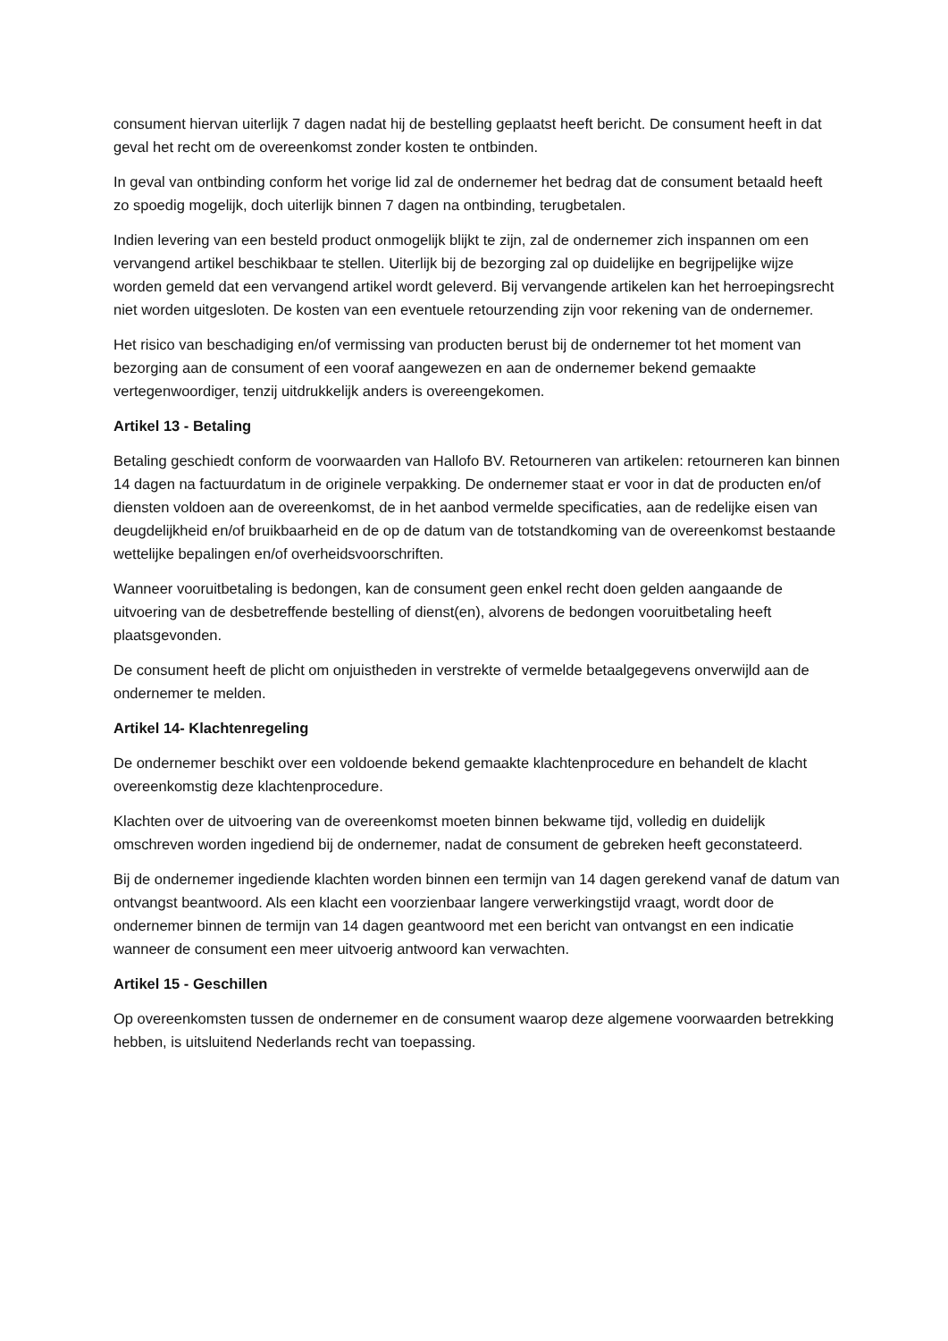consument hiervan uiterlijk 7 dagen nadat hij de bestelling geplaatst heeft bericht. De consument heeft in dat geval het recht om de overeenkomst zonder kosten te ontbinden.
In geval van ontbinding conform het vorige lid zal de ondernemer het bedrag dat de consument betaald heeft zo spoedig mogelijk, doch uiterlijk binnen 7 dagen na ontbinding, terugbetalen.
Indien levering van een besteld product onmogelijk blijkt te zijn, zal de ondernemer zich inspannen om een vervangend artikel beschikbaar te stellen. Uiterlijk bij de bezorging zal op duidelijke en begrijpelijke wijze worden gemeld dat een vervangend artikel wordt geleverd. Bij vervangende artikelen kan het herroepingsrecht niet worden uitgesloten. De kosten van een eventuele retourzending zijn voor rekening van de ondernemer.
Het risico van beschadiging en/of vermissing van producten berust bij de ondernemer tot het moment van bezorging aan de consument of een vooraf aangewezen en aan de ondernemer bekend gemaakte vertegenwoordiger, tenzij uitdrukkelijk anders is overeengekomen.
Artikel 13 - Betaling
Betaling geschiedt conform de voorwaarden van Hallofo BV. Retourneren van artikelen: retourneren kan binnen 14 dagen na factuurdatum in de originele verpakking. De ondernemer staat er voor in dat de producten en/of diensten voldoen aan de overeenkomst, de in het aanbod vermelde specificaties, aan de redelijke eisen van deugdelijkheid en/of bruikbaarheid en de op de datum van de totstandkoming van de overeenkomst bestaande wettelijke bepalingen en/of overheidsvoorschriften.
Wanneer vooruitbetaling is bedongen, kan de consument geen enkel recht doen gelden aangaande de uitvoering van de desbetreffende bestelling of dienst(en), alvorens de bedongen vooruitbetaling heeft plaatsgevonden.
De consument heeft de plicht om onjuistheden in verstrekte of vermelde betaalgegevens onverwijld aan de ondernemer te melden.
Artikel 14- Klachtenregeling
De ondernemer beschikt over een voldoende bekend gemaakte klachtenprocedure en behandelt de klacht overeenkomstig deze klachtenprocedure.
Klachten over de uitvoering van de overeenkomst moeten binnen bekwame tijd, volledig en duidelijk omschreven worden ingediend bij de ondernemer, nadat de consument de gebreken heeft geconstateerd.
Bij de ondernemer ingediende klachten worden binnen een termijn van 14 dagen gerekend vanaf de datum van ontvangst beantwoord. Als een klacht een voorzienbaar langere verwerkingstijd vraagt, wordt door de ondernemer binnen de termijn van 14 dagen geantwoord met een bericht van ontvangst en een indicatie wanneer de consument een meer uitvoerig antwoord kan verwachten.
Artikel 15 - Geschillen
Op overeenkomsten tussen de ondernemer en de consument waarop deze algemene voorwaarden betrekking hebben, is uitsluitend Nederlands recht van toepassing.